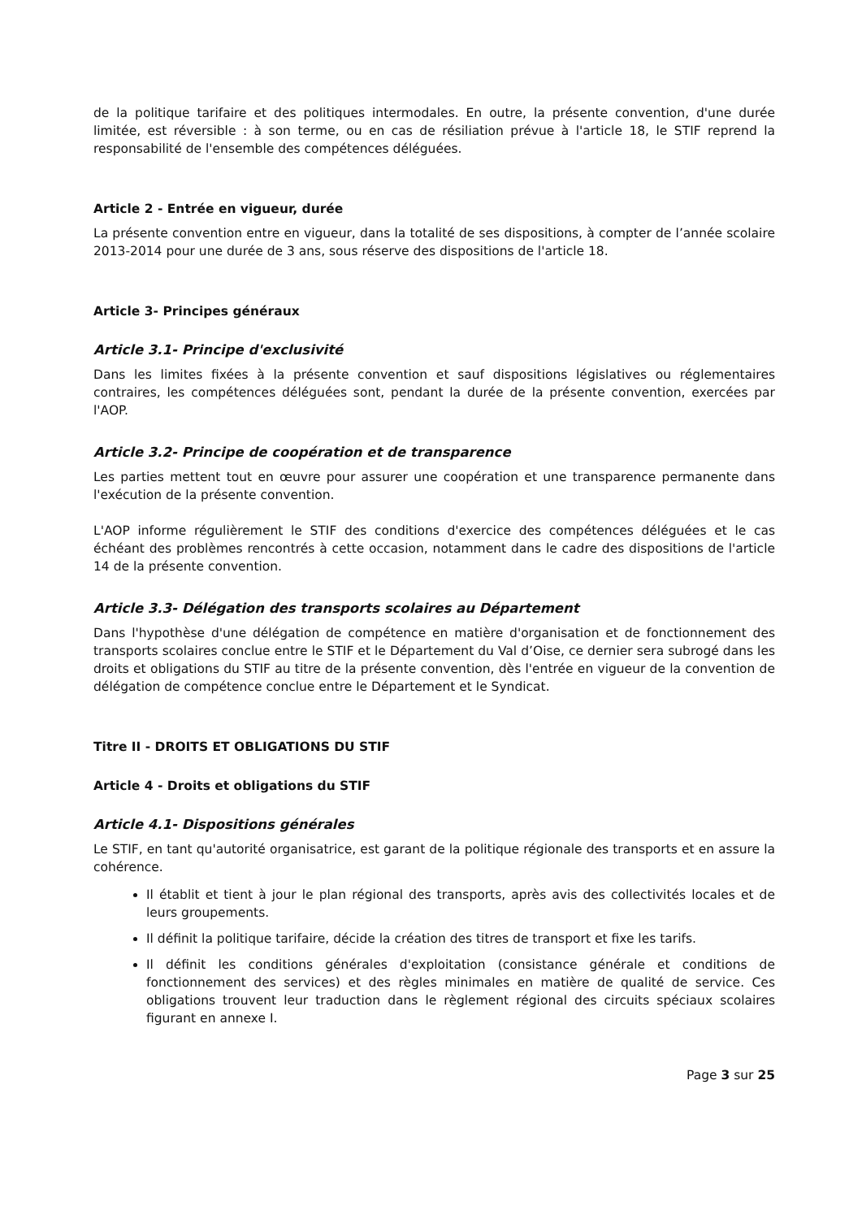de la politique tarifaire et des politiques intermodales. En outre, la présente convention, d'une durée limitée, est réversible : à son terme, ou en cas de résiliation prévue à l'article 18, le STIF reprend la responsabilité de l'ensemble des compétences déléguées.
Article 2 - Entrée en vigueur, durée
La présente convention entre en vigueur, dans la totalité de ses dispositions, à compter de l’année scolaire 2013-2014 pour une durée de 3 ans, sous réserve des dispositions de l'article 18.
Article 3- Principes généraux
Article 3.1- Principe d'exclusivité
Dans les limites fixées à la présente convention et sauf dispositions législatives ou réglementaires contraires, les compétences déléguées sont, pendant la durée de la présente convention, exercées par l'AOP.
Article 3.2- Principe de coopération et de transparence
Les parties mettent tout en œuvre pour assurer une coopération et une transparence permanente dans l'exécution de la présente convention.
L'AOP informe régulièrement le STIF des conditions d'exercice des compétences déléguées et le cas échéant des problèmes rencontrés à cette occasion, notamment dans le cadre des dispositions de l'article 14 de la présente convention.
Article 3.3- Délégation des transports scolaires au Département
Dans l'hypothèse d'une délégation de compétence en matière d'organisation et de fonctionnement des transports scolaires conclue entre le STIF et le Département du Val d’Oise, ce dernier sera subrogé dans les droits et obligations du STIF au titre de la présente convention, dès l'entrée en vigueur de la convention de délégation de compétence conclue entre le Département et le Syndicat.
Titre II - DROITS ET OBLIGATIONS DU STIF
Article 4 - Droits et obligations du STIF
Article 4.1- Dispositions générales
Le STIF, en tant qu'autorité organisatrice, est garant de la politique régionale des transports et en assure la cohérence.
Il établit et tient à jour le plan régional des transports, après avis des collectivités locales et de leurs groupements.
Il définit la politique tarifaire, décide la création des titres de transport et fixe les tarifs.
Il définit les conditions générales d'exploitation (consistance générale et conditions de fonctionnement des services) et des règles minimales en matière de qualité de service. Ces obligations trouvent leur traduction dans le règlement régional des circuits spéciaux scolaires figurant en annexe I.
Page 3 sur 25